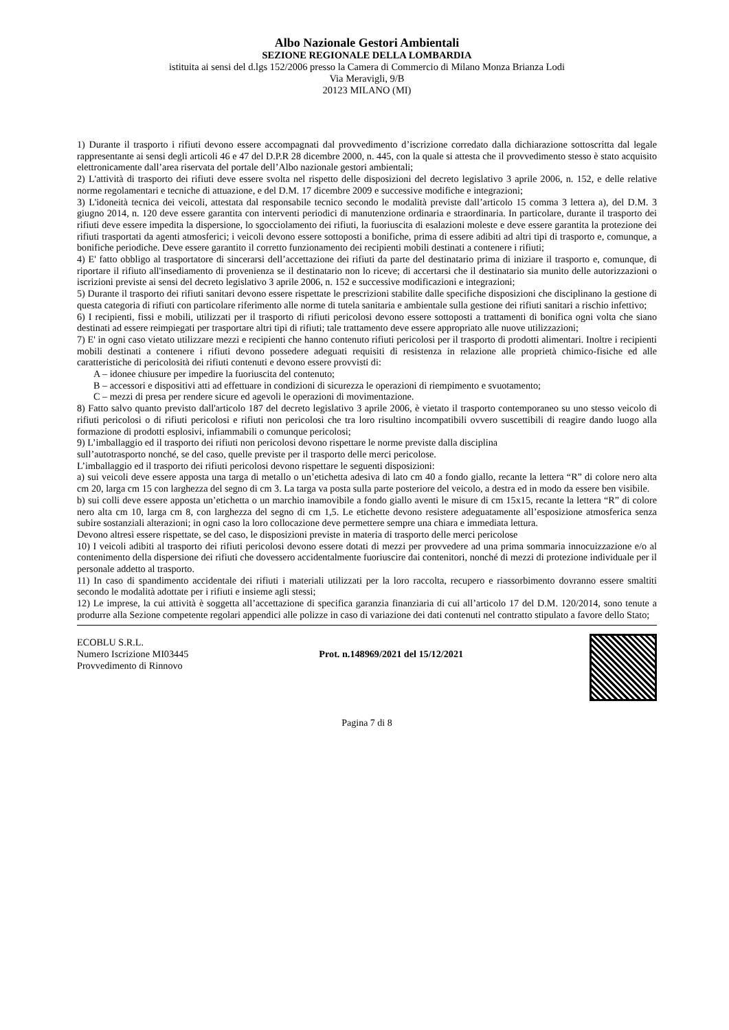Albo Nazionale Gestori Ambientali
SEZIONE REGIONALE DELLA LOMBARDIA
istituita ai sensi del d.lgs 152/2006 presso la Camera di Commercio di Milano Monza Brianza Lodi
Via Meravigli, 9/B
20123 MILANO (MI)
1) Durante il trasporto i rifiuti devono essere accompagnati dal provvedimento d’iscrizione corredato dalla dichiarazione sottoscritta dal legale rappresentante ai sensi degli articoli 46 e 47 del D.P.R 28 dicembre 2000, n. 445, con la quale si attesta che il provvedimento stesso è stato acquisito elettronicamente dall’area riservata del portale dell’Albo nazionale gestori ambientali;
2) L'attività di trasporto dei rifiuti deve essere svolta nel rispetto delle disposizioni del decreto legislativo 3 aprile 2006, n. 152, e delle relative norme regolamentari e tecniche di attuazione, e del D.M. 17 dicembre 2009 e successive modifiche e integrazioni;
3) L'idoneità tecnica dei veicoli, attestata dal responsabile tecnico secondo le modalità previste dall’articolo 15 comma 3 lettera a), del D.M. 3 giugno 2014, n. 120 deve essere garantita con interventi periodici di manutenzione ordinaria e straordinaria. In particolare, durante il trasporto dei rifiuti deve essere impedita la dispersione, lo sgocciolamento dei rifiuti, la fuoriuscita di esalazioni moleste e deve essere garantita la protezione dei rifiuti trasportati da agenti atmosferici; i veicoli devono essere sottoposti a bonifiche, prima di essere adibiti ad altri tipi di trasporto e, comunque, a bonifiche periodiche. Deve essere garantito il corretto funzionamento dei recipienti mobili destinati a contenere i rifiuti;
4) E' fatto obbligo al trasportatore di sincerarsi dell’accettazione dei rifiuti da parte del destinatario prima di iniziare il trasporto e, comunque, di riportare il rifiuto all'insediamento di provenienza se il destinatario non lo riceve; di accertarsi che il destinatario sia munito delle autorizzazioni o iscrizioni previste ai sensi del decreto legislativo 3 aprile 2006, n. 152 e successive modificazioni e integrazioni;
5) Durante il trasporto dei rifiuti sanitari devono essere rispettate le prescrizioni stabilite dalle specifiche disposizioni che disciplinano la gestione di questa categoria di rifiuti con particolare riferimento alle norme di tutela sanitaria e ambientale sulla gestione dei rifiuti sanitari a rischio infettivo;
6) I recipienti, fissi e mobili, utilizzati per il trasporto di rifiuti pericolosi devono essere sottoposti a trattamenti di bonifica ogni volta che siano destinati ad essere reimpiegati per trasportare altri tipi di rifiuti; tale trattamento deve essere appropriato alle nuove utilizzazioni;
7) E' in ogni caso vietato utilizzare mezzi e recipienti che hanno contenuto rifiuti pericolosi per il trasporto di prodotti alimentari. Inoltre i recipienti mobili destinati a contenere i rifiuti devono possedere adeguati requisiti di resistenza in relazione alle proprietà chimico-fisiche ed alle caratteristiche di pericolosità dei rifiuti contenuti e devono essere provvisti di:
A – idonee chiusure per impedire la fuoriuscita del contenuto;
B – accessori e dispositivi atti ad effettuare in condizioni di sicurezza le operazioni di riempimento e svuotamento;
C – mezzi di presa per rendere sicure ed agevoli le operazioni di movimentazione.
8) Fatto salvo quanto previsto dall'articolo 187 del decreto legislativo 3 aprile 2006, è vietato il trasporto contemporaneo su uno stesso veicolo di rifiuti pericolosi o di rifiuti pericolosi e rifiuti non pericolosi che tra loro risultino incompatibili ovvero suscettibili di reagire dando luogo alla formazione di prodotti esplosivi, infiammabili o comunque pericolosi;
9) L’imballaggio ed il trasporto dei rifiuti non pericolosi devono rispettare le norme previste dalla disciplina
sull’autotrasporto nonché, se del caso, quelle previste per il trasporto delle merci pericolose.
L’imballaggio ed il trasporto dei rifiuti pericolosi devono rispettare le seguenti disposizioni:
a) sui veicoli deve essere apposta una targa di metallo o un’etichetta adesiva di lato cm 40 a fondo giallo, recante la lettera “R” di colore nero alta cm 20, larga cm 15 con larghezza del segno di cm 3. La targa va posta sulla parte posteriore del veicolo, a destra ed in modo da essere ben visibile.
b) sui colli deve essere apposta un’etichetta o un marchio inamovibile a fondo giallo aventi le misure di cm 15x15, recante la lettera “R” di colore nero alta cm 10, larga cm 8, con larghezza del segno di cm 1,5. Le etichette devono resistere adeguatamente all’esposizione atmosferica senza subire sostanziali alterazioni; in ogni caso la loro collocazione deve permettere sempre una chiara e immediata lettura.
Devono altresì essere rispettate, se del caso, le disposizioni previste in materia di trasporto delle merci pericolose
10) I veicoli adibiti al trasporto dei rifiuti pericolosi devono essere dotati di mezzi per provvedere ad una prima sommaria innocuizzazione e/o al contenimento della dispersione dei rifiuti che dovessero accidentalmente fuoriuscire dai contenitori, nonché di mezzi di protezione individuale per il personale addetto al trasporto.
11) In caso di spandimento accidentale dei rifiuti i materiali utilizzati per la loro raccolta, recupero e riassorbimento dovranno essere smaltiti secondo le modalità adottate per i rifiuti e insieme agli stessi;
12) Le imprese, la cui attività è soggetta all’accettazione di specifica garanzia finanziaria di cui all’articolo 17 del D.M. 120/2014, sono tenute a produrre alla Sezione competente regolari appendici alle polizze in caso di variazione dei dati contenuti nel contratto stipulato a favore dello Stato;
ECOBLU S.R.L.
Numero Iscrizione MI03445
Provvedimento di Rinnovo
Prot. n.148969/2021 del 15/12/2021
Pagina 7 di 8